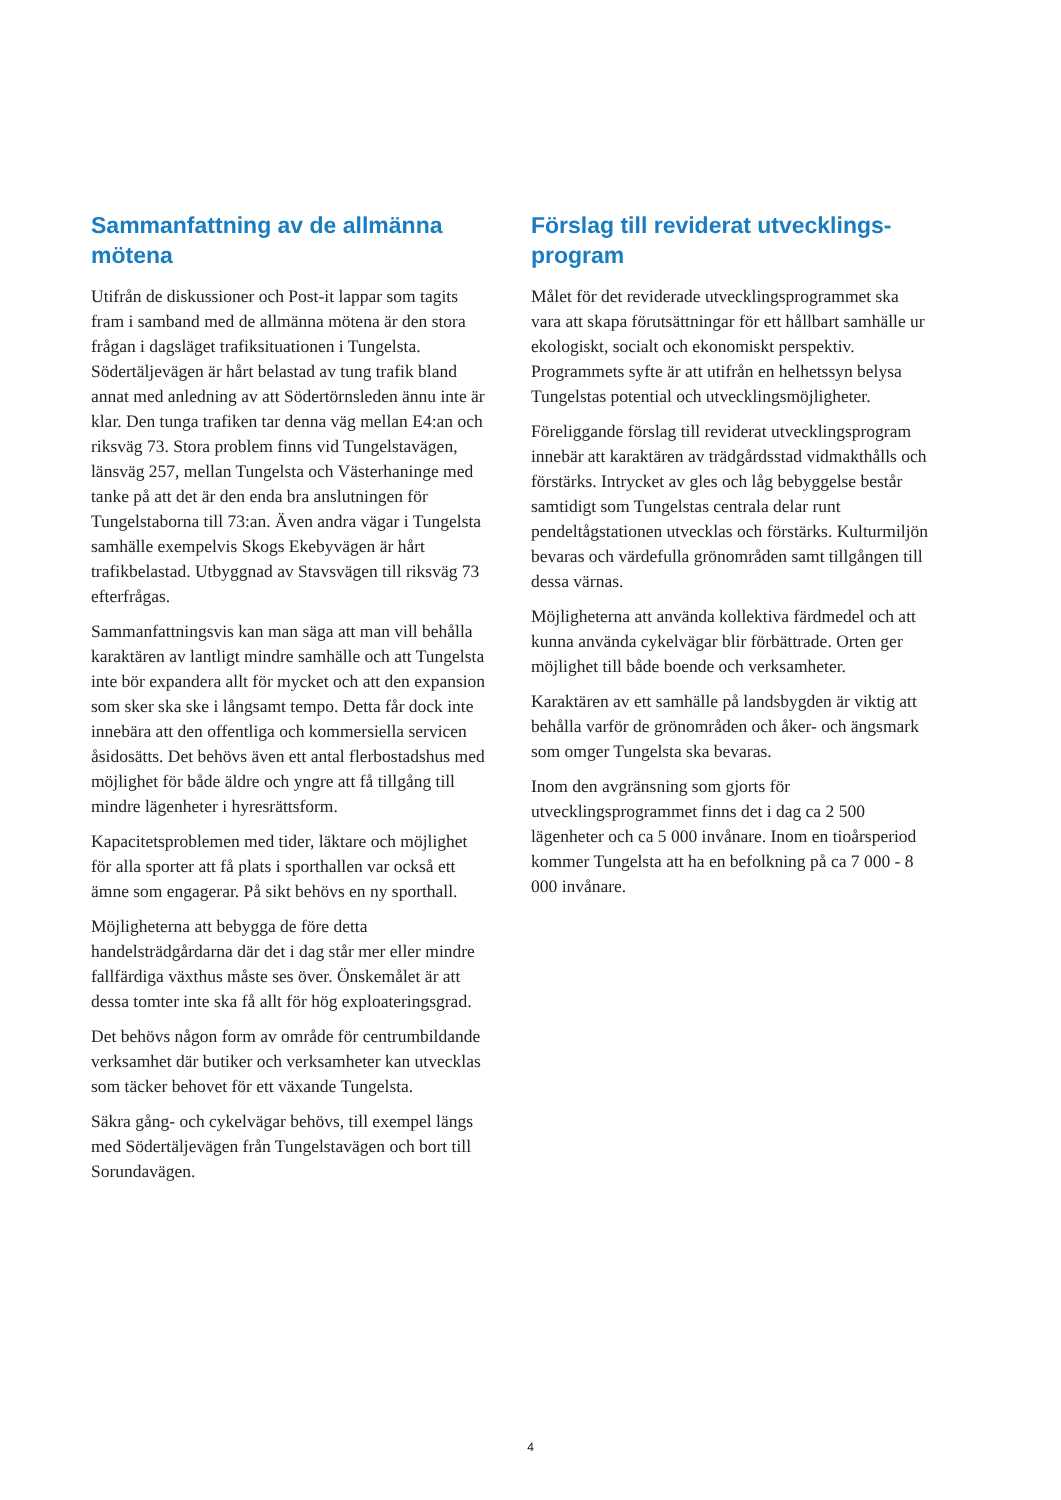Sammanfattning av de allmänna mötena
Utifrån de diskussioner och Post-it lappar som tagits fram i samband med de allmänna mötena är den stora frågan i dagsläget trafiksituationen i Tungelsta. Södertäljevägen är hårt belastad av tung trafik bland annat med anledning av att Södertörnsleden ännu inte är klar. Den tunga trafiken tar denna väg mellan E4:an och riksväg 73. Stora problem finns vid Tungelstavägen, länsväg 257, mellan Tungelsta och Västerhaninge med tanke på att det är den enda bra anslutningen för Tungelstaborna till 73:an. Även andra vägar i Tungelsta samhälle exempelvis Skogs Ekebyvägen är hårt trafikbelastad. Utbyggnad av Stavsvägen till riksväg 73 efterfrågas.
Sammanfattningsvis kan man säga att man vill behålla karaktären av lantligt mindre samhälle och att Tungelsta inte bör expandera allt för mycket och att den expansion som sker ska ske i långsamt tempo. Detta får dock inte innebära att den offentliga och kommersiella servicen åsidosätts. Det behövs även ett antal flerbostadshus med möjlighet för både äldre och yngre att få tillgång till mindre lägenheter i hyresrättsform.
Kapacitetsproblemen med tider, läktare och möjlighet för alla sporter att få plats i sporthallen var också ett ämne som engagerar. På sikt behövs en ny sporthall.
Möjligheterna att bebygga de före detta handelsträdgårdarna där det i dag står mer eller mindre fallfärdiga växthus måste ses över. Önskemålet är att dessa tomter inte ska få allt för hög exploateringsgrad.
Det behövs någon form av område för centrumbildande verksamhet där butiker och verksamheter kan utvecklas som täcker behovet för ett växande Tungelsta.
Säkra gång- och cykelvägar behövs, till exempel längs med Södertäljevägen från Tungelstavägen och bort till Sorundavägen.
Förslag till reviderat utvecklings-program
Målet för det reviderade utvecklingsprogrammet ska vara att skapa förutsättningar för ett hållbart samhälle ur ekologiskt, socialt och ekonomiskt perspektiv. Programmets syfte är att utifrån en helhetssyn belysa Tungelstas potential och utvecklingsmöjligheter.
Föreliggande förslag till reviderat utvecklingsprogram innebär att karaktären av trädgårdsstad vidmakthålls och förstärks. Intrycket av gles och låg bebyggelse består samtidigt som Tungelstas centrala delar runt pendeltågstationen utvecklas och förstärks. Kulturmiljön bevaras och värdefulla grönområden samt tillgången till dessa värnas.
Möjligheterna att använda kollektiva färdmedel och att kunna använda cykelvägar blir förbättrade. Orten ger möjlighet till både boende och verksamheter.
Karaktären av ett samhälle på landsbygden är viktig att behålla varför de grönområden och åker- och ängsmark som omger Tungelsta ska bevaras.
Inom den avgränsning som gjorts för utvecklingsprogrammet finns det i dag ca 2 500 lägenheter och ca 5 000 invånare. Inom en tioårsperiod kommer Tungelsta att ha en befolkning på ca 7 000 - 8 000 invånare.
4